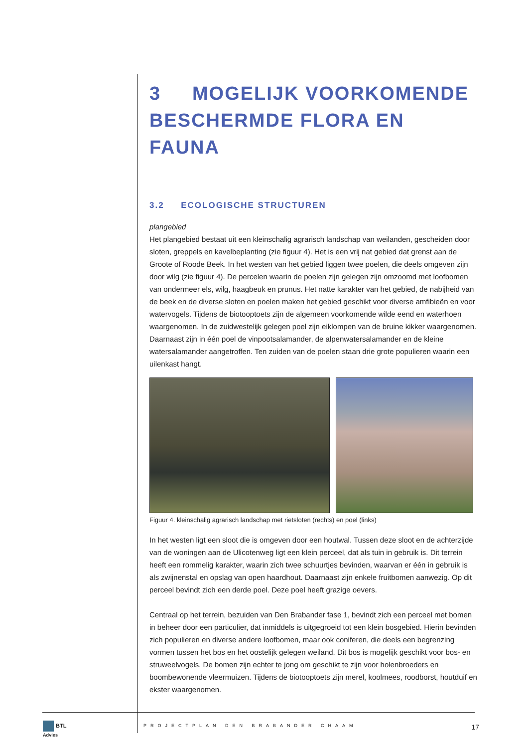3 MOGELIJK VOORKOMENDE BESCHERMDE FLORA EN FAUNA
3.2 ECOLOGISCHE STRUCTUREN
plangebied
Het plangebied bestaat uit een kleinschalig agrarisch landschap van weilanden, gescheiden door sloten, greppels en kavelbeplanting (zie figuur 4). Het is een vrij nat gebied dat grenst aan de Groote of Roode Beek. In het westen van het gebied liggen twee poelen, die deels omgeven zijn door wilg (zie figuur 4). De percelen waarin de poelen zijn gelegen zijn omzoomd met loofbomen van ondermeer els, wilg, haagbeuk en prunus. Het natte karakter van het gebied, de nabijheid van de beek en de diverse sloten en poelen maken het gebied geschikt voor diverse amfibieën en voor watervogels. Tijdens de biotooptoets zijn de algemeen voorkomende wilde eend en waterhoen waargenomen. In de zuidwestelijk gelegen poel zijn eiklompen van de bruine kikker waargenomen. Daarnaast zijn in één poel de vinpootsalamander, de alpenwatersalamander en de kleine watersalamander aangetroffen. Ten zuiden van de poelen staan drie grote populieren waarin een uilenkast hangt.
Figuur 4. kleinschalig agrarisch landschap met rietsloten (rechts) en poel (links)
In het westen ligt een sloot die is omgeven door een houtwal. Tussen deze sloot en de achterzijde van de woningen aan de Ulicotenweg ligt een klein perceel, dat als tuin in gebruik is. Dit terrein heeft een rommelig karakter, waarin zich twee schuurtjes bevinden, waarvan er één in gebruik is als zwijnenstal en opslag van open haardhout. Daarnaast zijn enkele fruitbomen aanwezig. Op dit perceel bevindt zich een derde poel. Deze poel heeft grazige oevers.
Centraal op het terrein, bezuiden van Den Brabander fase 1, bevindt zich een perceel met bomen in beheer door een particulier, dat inmiddels is uitgegroeid tot een klein bosgebied. Hierin bevinden zich populieren en diverse andere loofbomen, maar ook coniferen, die deels een begrenzing vormen tussen het bos en het oostelijk gelegen weiland. Dit bos is mogelijk geschikt voor bos- en struweelvogels. De bomen zijn echter te jong om geschikt te zijn voor holenbroeders en boombewonende vleermuizen. Tijdens de biotooptoets zijn merel, koolmees, roodborst, houtduif en ekster waargenomen.
BTL
Advies
PROJECTPLAN DEN BRABANDER CHAAM 17